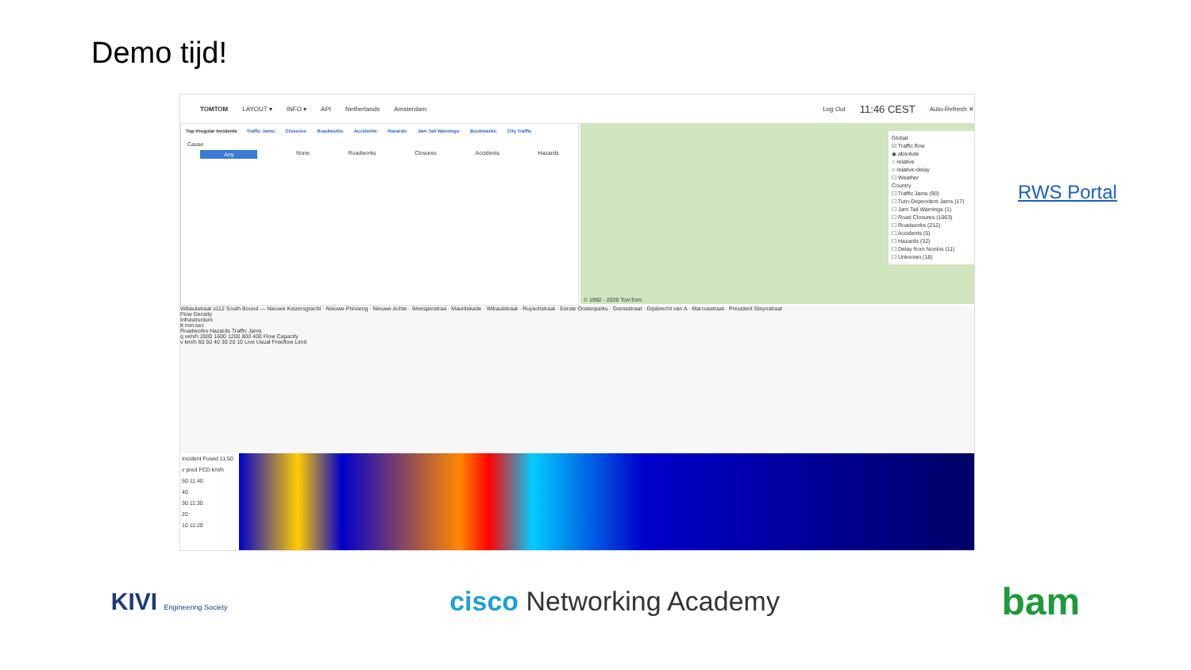Demo tijd!
TOMTOM LAYOUT ▾ INFO ▾ API Netherlands Amsterdam Log Out 11:46 CEST Auto-Refresh ✕
Top Irregular Incidents Traffic Jams: Closures: Roadworks: Accidents: Hazards: Jam Tail Warnings: Bookmarks: City Traffic
Cause
Any None Roadworks Closures Accidents Hazards
Global
☑ Traffic flow
◉ absolute
○ relative
○ relative-delay
☐ Weather
Country
☐ Traffic Jams (90)
☐ Turn-Dependent Jams (17)
☐ Jam Tail Warnings (1)
☐ Road Closures (1063)
☐ Roadworks (212)
☐ Accidents (5)
☐ Hazards (32)
☐ Delay from Nonlos (11)
☐ Unknown (18)
© 1992 - 2020 TomTom.
Wibautstraat s112 South Bound — Nieuwe Keizersgracht · Nieuwe Prinseng · Nieuwe Achte · Weesperstraa · Mauritskade · Wibautstraat · Ruyschstraat · Eerste Oosterparks · Grensstraat · Gijsbrecht van A · Marcusstraat · President Steynstraat
Flow Density
Infrastructure
tt min:sec
Roadworks Hazards Traffic Jams
q veh/h 2000 1600 1200 800 400 Flow Capacity
v km/h 60 50 40 30 20 10 Live Usual Freeflow Limit
Incident Fused 11:50
v pred FCD km/h
50 11:40
40
30 11:30
20
10 11:20
RWS Portal
KIVI Engineering Society
cisco Networking Academy
bam